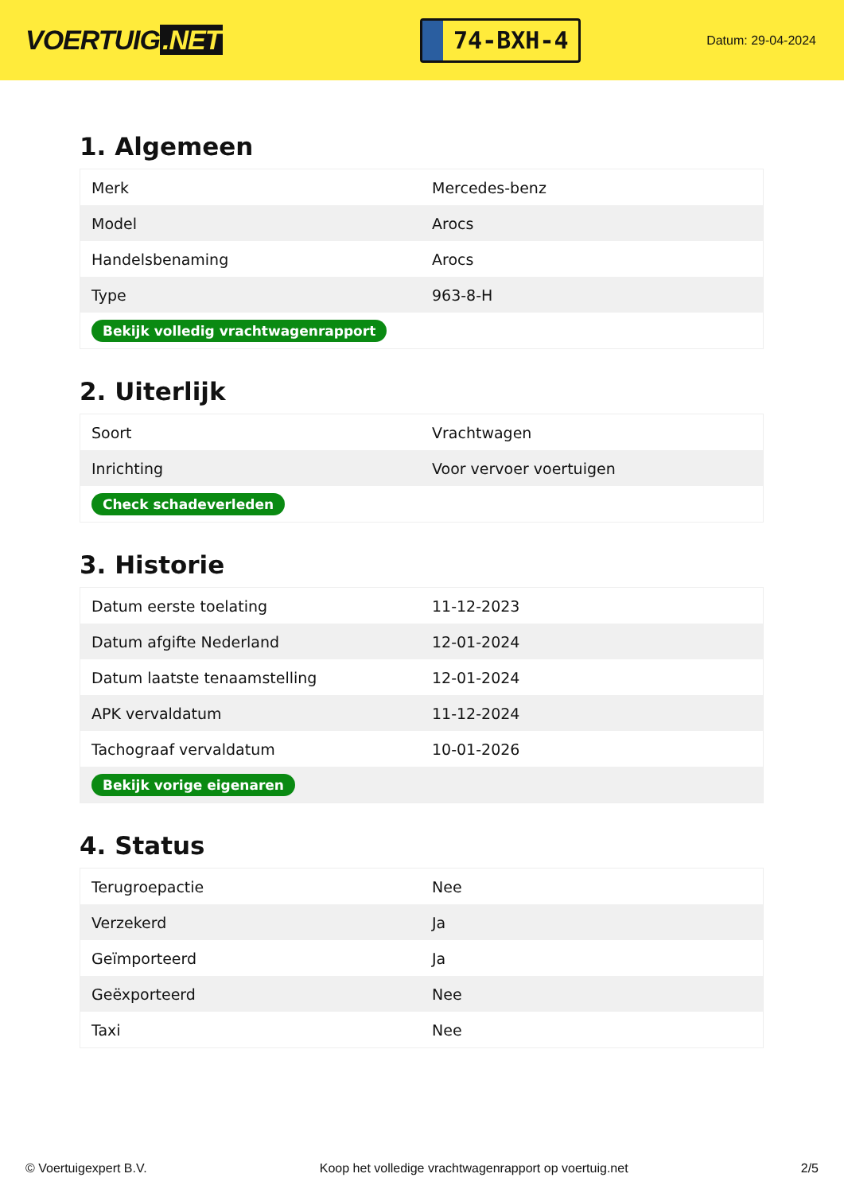VOERTUIG.NET
74-BXH-4
Datum: 29-04-2024
1. Algemeen
| Merk | Mercedes-benz |
| Model | Arocs |
| Handelsbenaming | Arocs |
| Type | 963-8-H |
| Bekijk volledig vrachtwagenrapport | |
2. Uiterlijk
| Soort | Vrachtwagen |
| Inrichting | Voor vervoer voertuigen |
| Check schadeverleden | |
3. Historie
| Datum eerste toelating | 11-12-2023 |
| Datum afgifte Nederland | 12-01-2024 |
| Datum laatste tenaamstelling | 12-01-2024 |
| APK vervaldatum | 11-12-2024 |
| Tachograaf vervaldatum | 10-01-2026 |
| Bekijk vorige eigenaren | |
4. Status
| Terugroepactie | Nee |
| Verzekerd | Ja |
| Geïmporteerd | Ja |
| Geëxporteerd | Nee |
| Taxi | Nee |
© Voertuigexpert B.V. Koop het volledige vrachtwagenrapport op voertuig.net 2/5